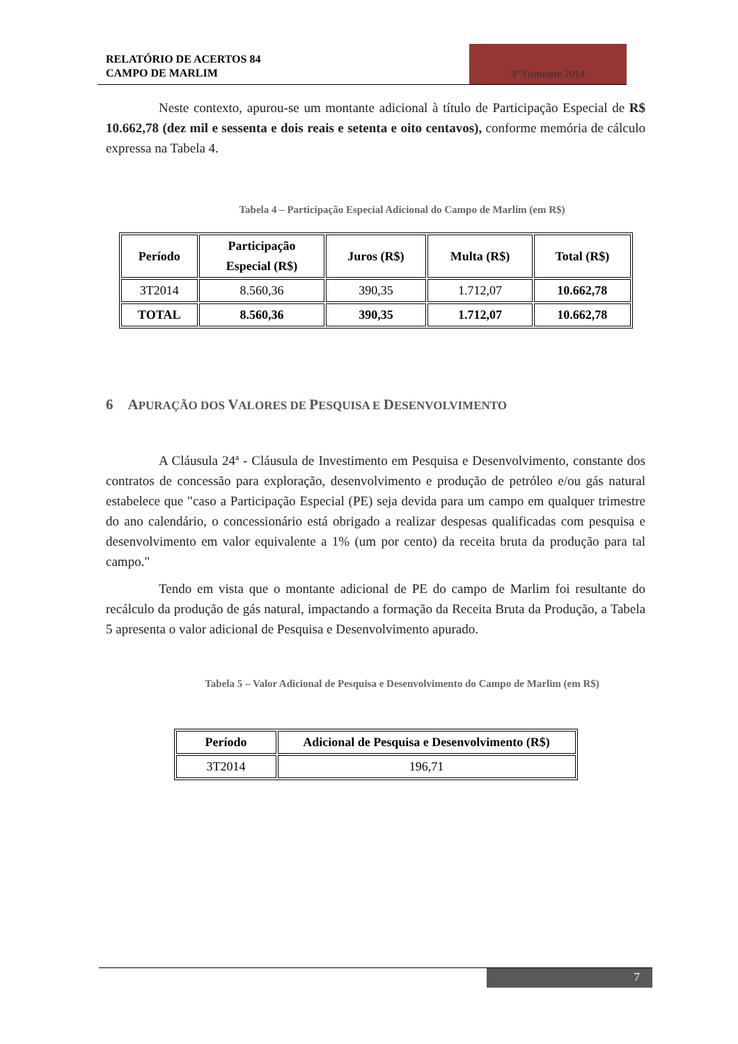RELATÓRIO DE ACERTOS 84
CAMPO DE MARLIM
3º Trimestre 2014
Neste contexto, apurou-se um montante adicional à título de Participação Especial de R$ 10.662,78 (dez mil e sessenta e dois reais e setenta e oito centavos), conforme memória de cálculo expressa na Tabela 4.
Tabela 4 – Participação Especial Adicional do Campo de Marlim (em R$)
| Período | Participação Especial (R$) | Juros (R$) | Multa (R$) | Total (R$) |
| --- | --- | --- | --- | --- |
| 3T2014 | 8.560,36 | 390,35 | 1.712,07 | 10.662,78 |
| TOTAL | 8.560,36 | 390,35 | 1.712,07 | 10.662,78 |
6 APURAÇÃO DOS VALORES DE PESQUISA E DESENVOLVIMENTO
A Cláusula 24ª - Cláusula de Investimento em Pesquisa e Desenvolvimento, constante dos contratos de concessão para exploração, desenvolvimento e produção de petróleo e/ou gás natural estabelece que "caso a Participação Especial (PE) seja devida para um campo em qualquer trimestre do ano calendário, o concessionário está obrigado a realizar despesas qualificadas com pesquisa e desenvolvimento em valor equivalente a 1% (um por cento) da receita bruta da produção para tal campo."
Tendo em vista que o montante adicional de PE do campo de Marlim foi resultante do recálculo da produção de gás natural, impactando a formação da Receita Bruta da Produção, a Tabela 5 apresenta o valor adicional de Pesquisa e Desenvolvimento apurado.
Tabela 5 – Valor Adicional de Pesquisa e Desenvolvimento do Campo de Marlim (em R$)
| Período | Adicional de Pesquisa e Desenvolvimento (R$) |
| --- | --- |
| 3T2014 | 196,71 |
7